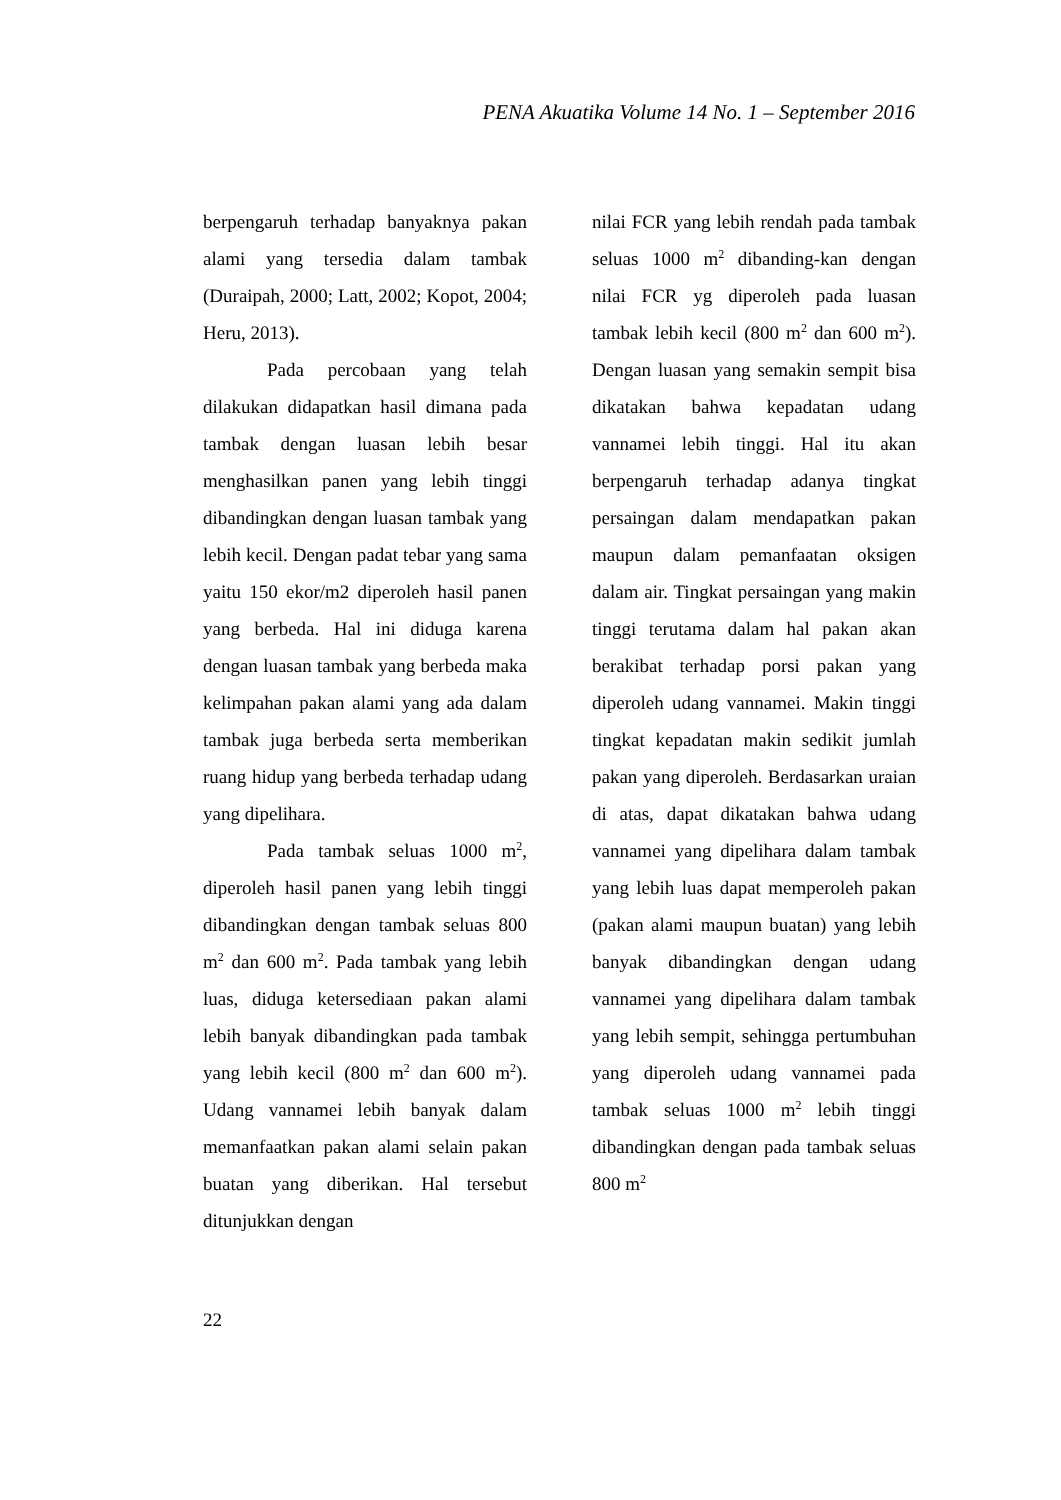PENA Akuatika Volume 14 No. 1 – September 2016
berpengaruh terhadap banyaknya pakan alami yang tersedia dalam tambak (Duraipah, 2000; Latt, 2002; Kopot, 2004; Heru, 2013).
Pada percobaan yang telah dilakukan didapatkan hasil dimana pada tambak dengan luasan lebih besar menghasilkan panen yang lebih tinggi dibandingkan dengan luasan tambak yang lebih kecil. Dengan padat tebar yang sama yaitu 150 ekor/m2 diperoleh hasil panen yang berbeda. Hal ini diduga karena dengan luasan tambak yang berbeda maka kelimpahan pakan alami yang ada dalam tambak juga berbeda serta memberikan ruang hidup yang berbeda terhadap udang yang dipelihara.
Pada tambak seluas 1000 m<sup>2</sup>, diperoleh hasil panen yang lebih tinggi dibandingkan dengan tambak seluas 800 m<sup>2</sup> dan 600 m<sup>2</sup>. Pada tambak yang lebih luas, diduga ketersediaan pakan alami lebih banyak dibandingkan pada tambak yang lebih kecil (800 m<sup>2</sup> dan 600 m<sup>2</sup>). Udang vannamei lebih banyak dalam memanfaatkan pakan alami selain pakan buatan yang diberikan. Hal tersebut ditunjukkan dengan
nilai FCR yang lebih rendah pada tambak seluas 1000 m<sup>2</sup> dibanding-kan dengan nilai FCR yg diperoleh pada luasan tambak lebih kecil (800 m<sup>2</sup> dan 600 m<sup>2</sup>). Dengan luasan yang semakin sempit bisa dikatakan bahwa kepadatan udang vannamei lebih tinggi. Hal itu akan berpengaruh terhadap adanya tingkat persaingan dalam mendapatkan pakan maupun dalam pemanfaatan oksigen dalam air. Tingkat persaingan yang makin tinggi terutama dalam hal pakan akan berakibat terhadap porsi pakan yang diperoleh udang vannamei. Makin tinggi tingkat kepadatan makin sedikit jumlah pakan yang diperoleh. Berdasarkan uraian di atas, dapat dikatakan bahwa udang vannamei yang dipelihara dalam tambak yang lebih luas dapat memperoleh pakan (pakan alami maupun buatan) yang lebih banyak dibandingkan dengan udang vannamei yang dipelihara dalam tambak yang lebih sempit, sehingga pertumbuhan yang diperoleh udang vannamei pada tambak seluas 1000 m<sup>2</sup> lebih tinggi dibandingkan dengan pada tambak seluas 800 m<sup>2</sup>
22